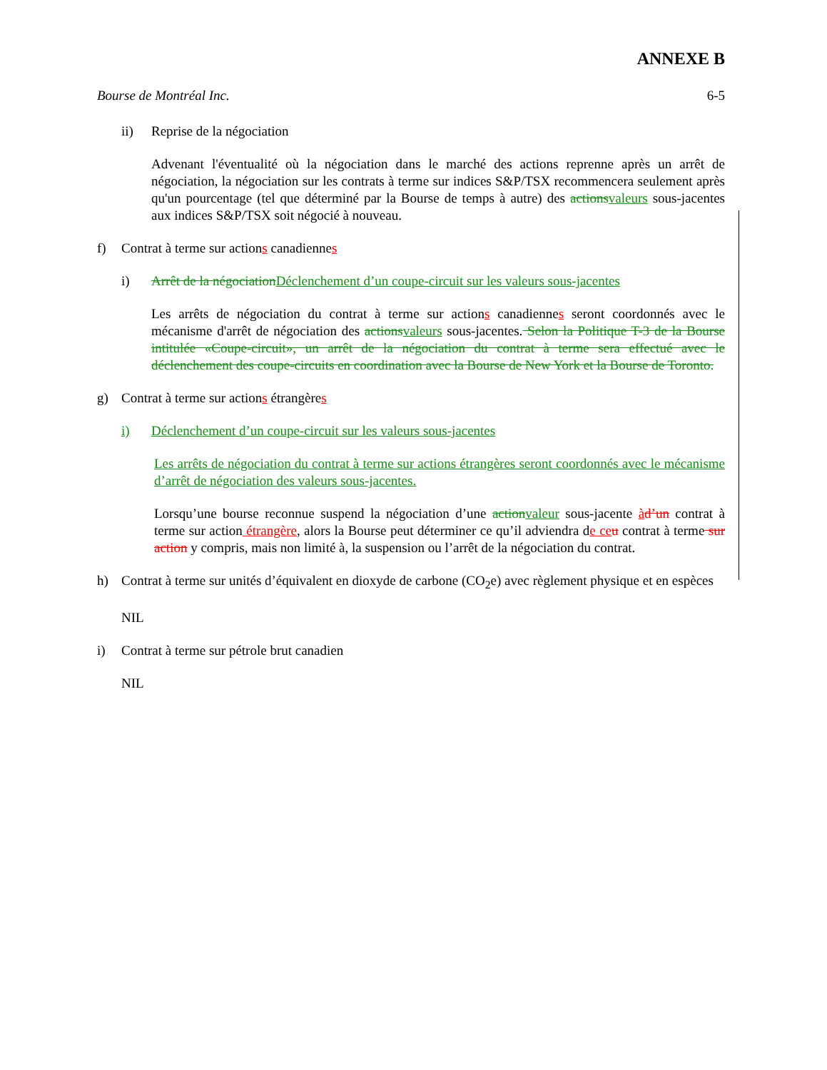ANNEXE B
Bourse de Montréal Inc. 6-5
ii) Reprise de la négociation
Advenant l'éventualité où la négociation dans le marché des actions reprenne après un arrêt de négociation, la négociation sur les contrats à terme sur indices S&P/TSX recommencera seulement après qu'un pourcentage (tel que déterminé par la Bourse de temps à autre) des actions valeurs sous-jacentes aux indices S&P/TSX soit négocié à nouveau.
f) Contrat à terme sur actions canadiennes
i) Arrêt de la négociation Déclenchement d’un coupe-circuit sur les valeurs sous-jacentes
Les arrêts de négociation du contrat à terme sur actions canadiennes seront coordonnés avec le mécanisme d'arrêt de négociation des actions valeurs sous-jacentes. Selon la Politique T-3 de la Bourse intitulée «Coupe-circuit», un arrêt de la négociation du contrat à terme sera effectué avec le déclenchement des coupe-circuits en coordination avec la Bourse de New York et la Bourse de Toronto.
g) Contrat à terme sur actions étrangères
i) Déclenchement d’un coupe-circuit sur les valeurs sous-jacentes
Les arrêts de négociation du contrat à terme sur actions étrangères seront coordonnés avec le mécanisme d’arrêt de négociation des valeurs sous-jacentes.
Lorsqu’une bourse reconnue suspend la négociation d’une action valeur sous-jacente àd’un contrat à terme sur action étrangère, alors la Bourse peut déterminer ce qu’il adviendra de ce u contrat à terme sur action y compris, mais non limité à, la suspension ou l’arrêt de la négociation du contrat.
h) Contrat à terme sur unités d’équivalent en dioxyde de carbone (CO<sub>2</sub>e) avec règlement physique et en espèces
NIL
i) Contrat à terme sur pétrole brut canadien
NIL